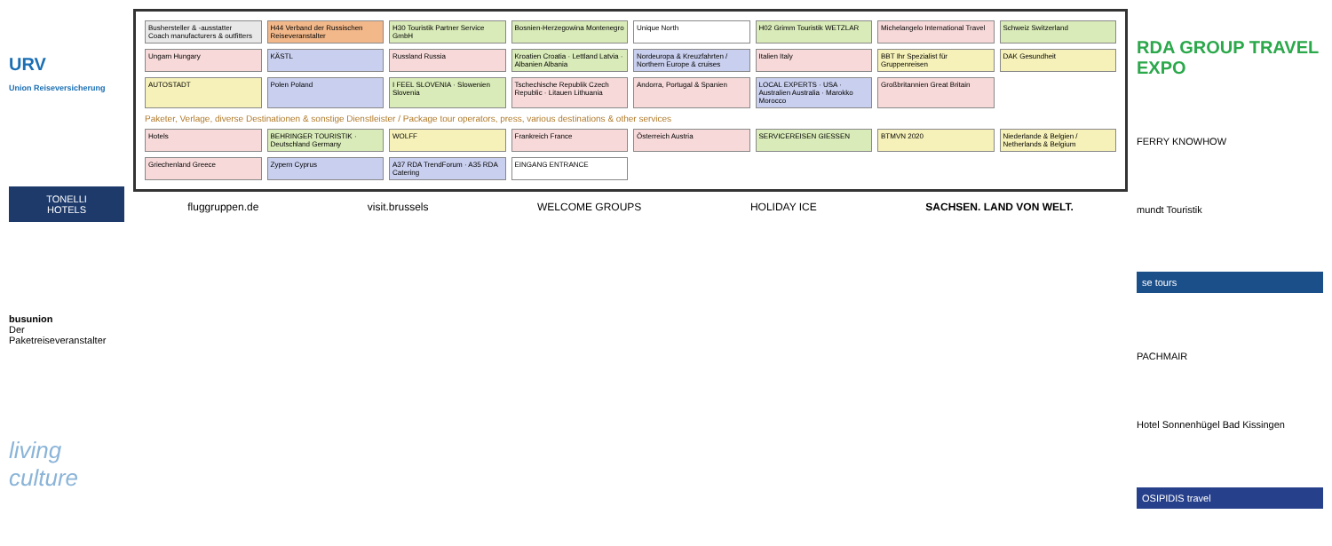URV
Union Reiseversicherung
TONELLI
HOTELS
busunion
Der Paketreiseveranstalter
living culture
Bushersteller & -ausstatter
Coach manufacturers & outfitters
H44 Verband der Russischen Reiseveranstalter
H30 Touristik Partner Service GmbH
Bosnien-Herzegowina Montenegro
Unique North
H02 Grimm Touristik WETZLAR
Michelangelo International Travel
Schweiz Switzerland
Ungarn Hungary
KÄSTL
Russland Russia
Kroatien Croatia · Lettland Latvia · Albanien Albania
Nordeuropa & Kreuzfahrten / Northern Europe & cruises
Italien Italy
BBT Ihr Spezialist für Gruppenreisen
DAK Gesundheit
AUTOSTADT
Polen Poland
I FEEL SLOVENIA · Slowenien Slovenia
Tschechische Republik Czech Republic · Litauen Lithuania
Andorra, Portugal & Spanien
LOCAL EXPERTS · USA · Australien Australia · Marokko Morocco
Großbritannien Great Britain
Paketer, Verlage, diverse Destinationen & sonstige Dienstleister / Package tour operators, press, various destinations & other services
Hotels
BEHRINGER TOURISTIK · Deutschland Germany
WOLFF
Frankreich France
Österreich Austria
SERVICEREISEN GIESSEN
BTMVN 2020
Niederlande & Belgien / Netherlands & Belgium
Griechenland Greece
Zypern Cyprus
A37 RDA TrendForum · A35 RDA Catering
EINGANG ENTRANCE
fluggruppen.de visit.brussels WELCOME GROUPS HOLIDAY ICE SACHSEN. LAND VON WELT.
RDA GROUP TRAVEL EXPO
FERRY KNOWHOW
mundt Touristik
se tours
PACHMAIR
Hotel Sonnenhügel Bad Kissingen
OSIPIDIS travel